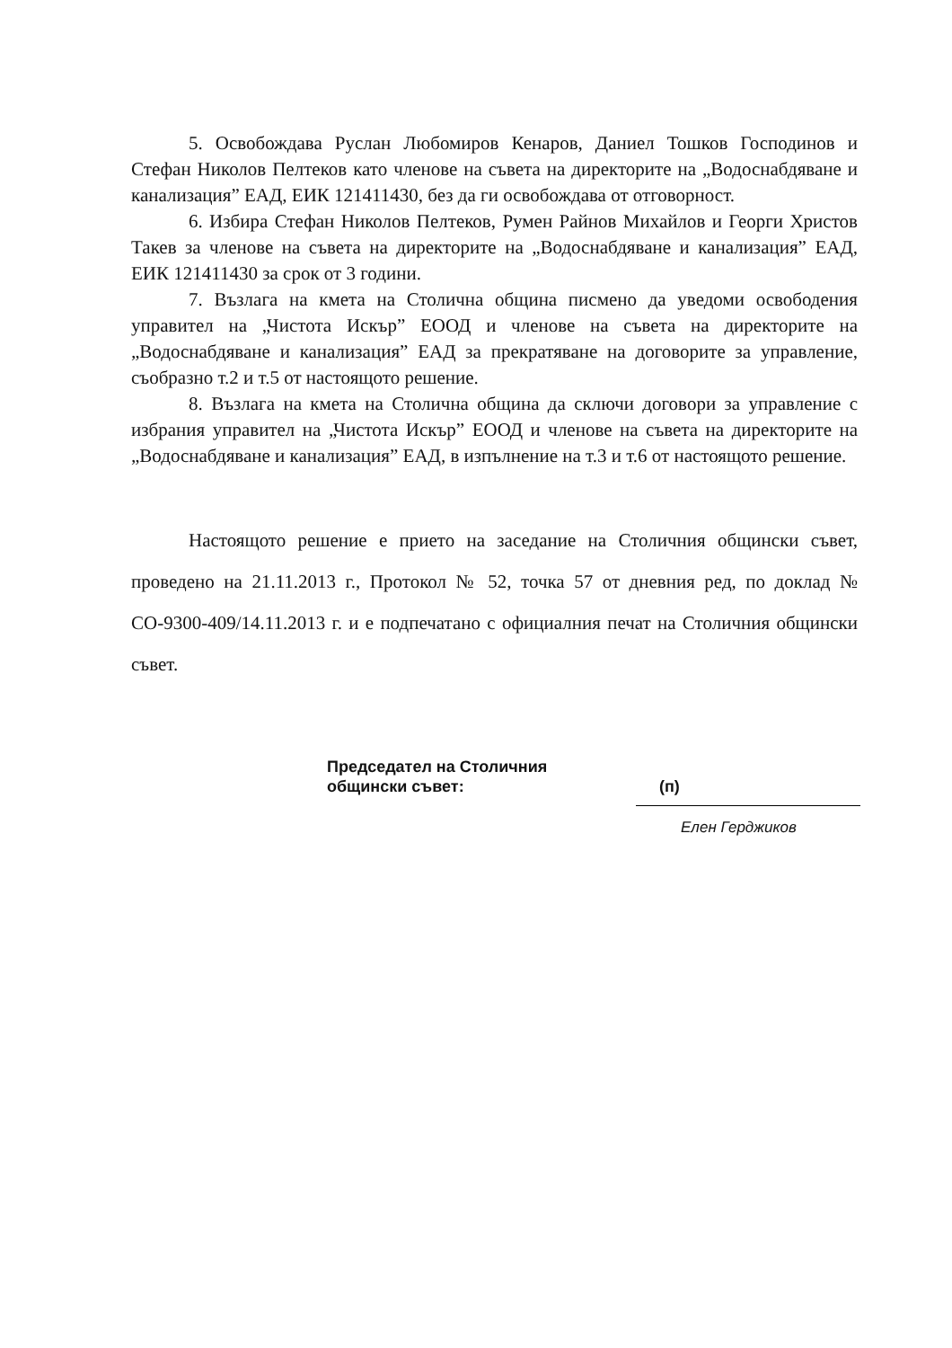5. Освобождава Руслан Любомиров Кенаров, Даниел Тошков Господинов и Стефан Николов Пелтеков като членове на съвета на директорите на „Водоснабдяване и канализация” ЕАД, ЕИК 121411430, без да ги освобождава от отговорност.
6. Избира Стефан Николов Пелтеков, Румен Райнов Михайлов и Георги Христов Такев за членове на съвета на директорите на „Водоснабдяване и канализация” ЕАД, ЕИК 121411430 за срок от 3 години.
7. Възлага на кмета на Столична община писмено да уведоми освободения управител на „Чистота Искър” ЕООД и членове на съвета на директорите на „Водоснабдяване и канализация” ЕАД за прекратяване на договорите за управление, съобразно т.2 и т.5 от настоящото решение.
8. Възлага на кмета на Столична община да сключи договори за управление с избрания управител на „Чистота Искър” ЕООД и членове на съвета на директорите на „Водоснабдяване и канализация” ЕАД, в изпълнение на т.3 и т.6 от настоящото решение.
Настоящото решение е прието на заседание на Столичния общински съвет, проведено на 21.11.2013 г., Протокол № 52, точка 57 от дневния ред, по доклад № СО-9300-409/14.11.2013 г. и е подпечатано с официалния печат на Столичния общински съвет.
Председател на Столичния
общински съвет:
(п)
Елен Герджиков